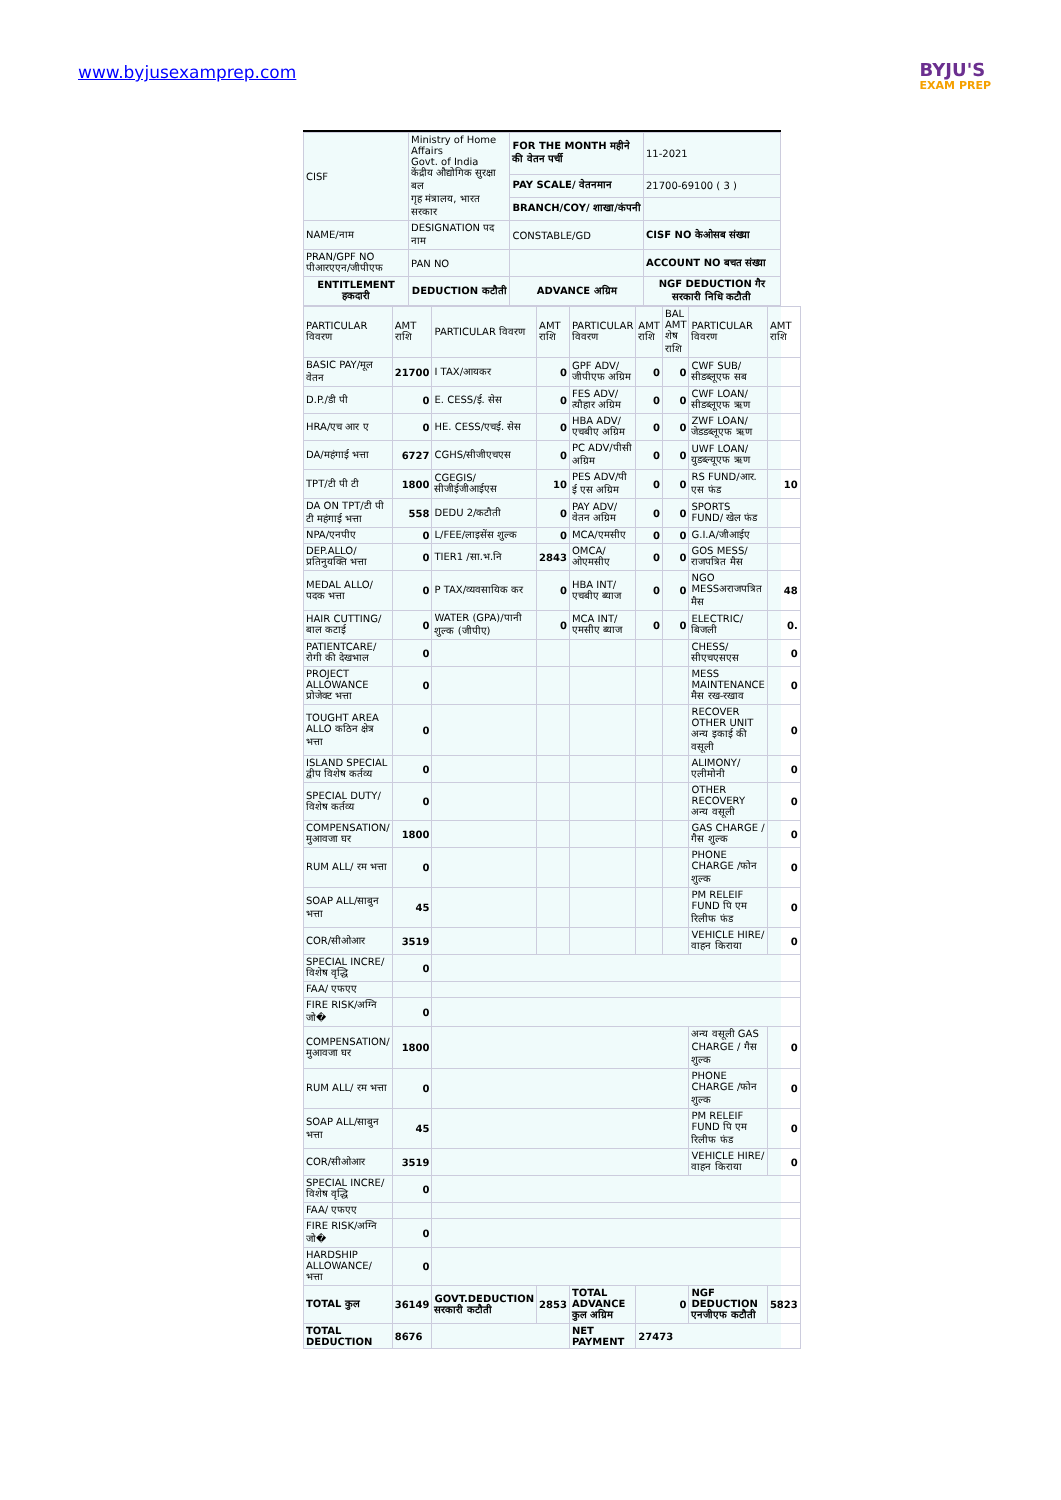www.byjusexamprep.com
BYJU'S
EXAM PREP
| CISF | Ministry of Home Affairs Govt. of India केंद्रीय औद्योगिक सुरक्षा बल गृह मंत्रालय, भारत सरकार | FOR THE MONTH महीने की वेतन पर्ची | 11-2021 |
| | | PAY SCALE/ वेतनमान | 21700-69100 ( 3 ) |
| | | BRANCH/COY/ शाखा/कंपनी | |
| NAME/नाम | DESIGNATION पद नाम | CONSTABLE/GD | CISF NO केओसब संख्या |
| PRAN/GPF NO पीआरएएन/जीपीएफ | PAN NO | | ACCOUNT NO बचत संख्या |
| ENTITLEMENT हकदारी | DEDUCTION कटौती | ADVANCE अग्रिम | NGF DEDUCTION गैर सरकारी निधि कटौती |
| PARTICULAR विवरण | AMT राशि | PARTICULAR विवरण | AMT राशि | PARTICULAR विवरण | AMT राशि | BAL AMT शेष राशि | PARTICULAR विवरण | AMT राशि |
| BASIC PAY/मूल वेतन | 21700 | I TAX/आयकर | 0 | GPF ADV/ जीपीएफ अग्रिम | 0 | 0 | CWF SUB/ सीडब्लूएफ सब | |
| D.P./डी पी | 0 | E. CESS/ई. सेस | 0 | FES ADV/त्यौहार अग्रिम | 0 | 0 | CWF LOAN/ सीडब्लूएफ ऋण | |
| HRA/एच आर ए | 0 | HE. CESS/एचई. सेस | 0 | HBA ADV/ एचबीए अग्रिम | 0 | 0 | ZWF LOAN/ जेडडब्लूएफ ऋण | |
| DA/महंगाई भत्ता | 6727 | CGHS/सीजीएचएस | 0 | PC ADV/पीसी अग्रिम | 0 | 0 | UWF LOAN/ युडब्ल्यूएफ ऋण | |
| TPT/टी पी टी | 1800 | CGEGIS/सीजीईजीआईएस | 10 | PES ADV/पी ई एस अग्रिम | 0 | 0 | RS FUND/आर. एस फंड | 10 |
| DA ON TPT/टी पी टी महंगाई भत्ता | 558 | DEDU 2/कटौती | 0 | PAY ADV/वेतन अग्रिम | 0 | 0 | SPORTS FUND/ खेल फंड | |
| NPA/एनपीए | 0 | L/FEE/लाइसेंस शुल्क | 0 | MCA/एमसीए | 0 | 0 | G.I.A/जीआईए | |
| DEP.ALLO/ प्रतिनुयक्ति भत्ता | 0 | TIER1 /सा.भ.नि | 2843 | OMCA/ओएमसीए | 0 | 0 | GOS MESS/ राजपत्रित मैस | |
| MEDAL ALLO/ पदक भत्ता | 0 | P TAX/व्यवसायिक कर | 0 | HBA INT/एचबीए ब्याज | 0 | 0 | NGO MESSअराजपत्रित मैस | 48 |
| HAIR CUTTING/ बाल कटाई | 0 | WATER (GPA)/पानी शुल्क (जीपीए) | 0 | MCA INT/एमसीए ब्याज | 0 | 0 | ELECTRIC/ बिजली | 0. |
| PATIENTCARE/ रोगी की देखभाल | 0 | | | | | | CHESS/ सीएचएसएस | 0 |
| PROJECT ALLOWANCE प्रोजेक्ट भत्ता | 0 | | | | | | MESS MAINTENANCE मैस रख-रखाव | 0 |
| TOUGHT AREA ALLO कठिन क्षेत्र भत्ता | 0 | | | | | | RECOVER OTHER UNIT अन्य इकाई की वसूली | 0 |
| ISLAND SPECIAL द्वीप विशेष कर्तव्य | 0 | | | | | | ALIMONY/ एलीमोनी | 0 |
| SPECIAL DUTY/ विशेष कर्तव्य | 0 | | | | | | OTHER RECOVERY अन्य वसूली | 0 |
| COMPENSATION/ मुआवजा घर | 1800 | | | | | | GAS CHARGE / गैस शुल्क | 0 |
| RUM ALL/ रम भत्ता | 0 | | | | | | PHONE CHARGE /फोन शुल्क | 0 |
| SOAP ALL/साबुन भत्ता | 45 | | | | | | PM RELEIF FUND पि एम रिलीफ फंड | 0 |
| COR/सीओआर | 3519 | | | | | | VEHICLE HIRE/ वाहन किराया | 0 |
| SPECIAL INCRE/ विशेष वृद्धि | 0 | | | | | | | |
| FAA/ एफएए | | | | | | | | |
| FIRE RISK/अग्नि जो� | 0 | | | | | | | |
| COMPENSATION/ मुआवजा घर | 1800 | | | | | | अन्य वसूली GAS CHARGE / गैस शुल्क | 0 |
| RUM ALL/ रम भत्ता | 0 | | | | | | PHONE CHARGE /फोन शुल्क | 0 |
| SOAP ALL/साबुन भत्ता | 45 | | | | | | PM RELEIF FUND पि एम रिलीफ फंड | 0 |
| COR/सीओआर | 3519 | | | | | | VEHICLE HIRE/ वाहन किराया | 0 |
| SPECIAL INCRE/ विशेष वृद्धि | 0 | | | | | | | |
| FAA/ एफएए | | | | | | | | |
| FIRE RISK/अग्नि जो� | 0 | | | | | | | |
| HARDSHIP ALLOWANCE/ भत्ता | 0 | | | | | | | |
| TOTAL कुल | 36149 | GOVT.DEDUCTION सरकारी कटौती | 2853 | TOTAL ADVANCE कुल अग्रिम | 0 | | NGF DEDUCTION एनजीएफ कटौती | 5823 |
| TOTAL DEDUCTION | 8676 | | | NET PAYMENT | 27473 | | | |